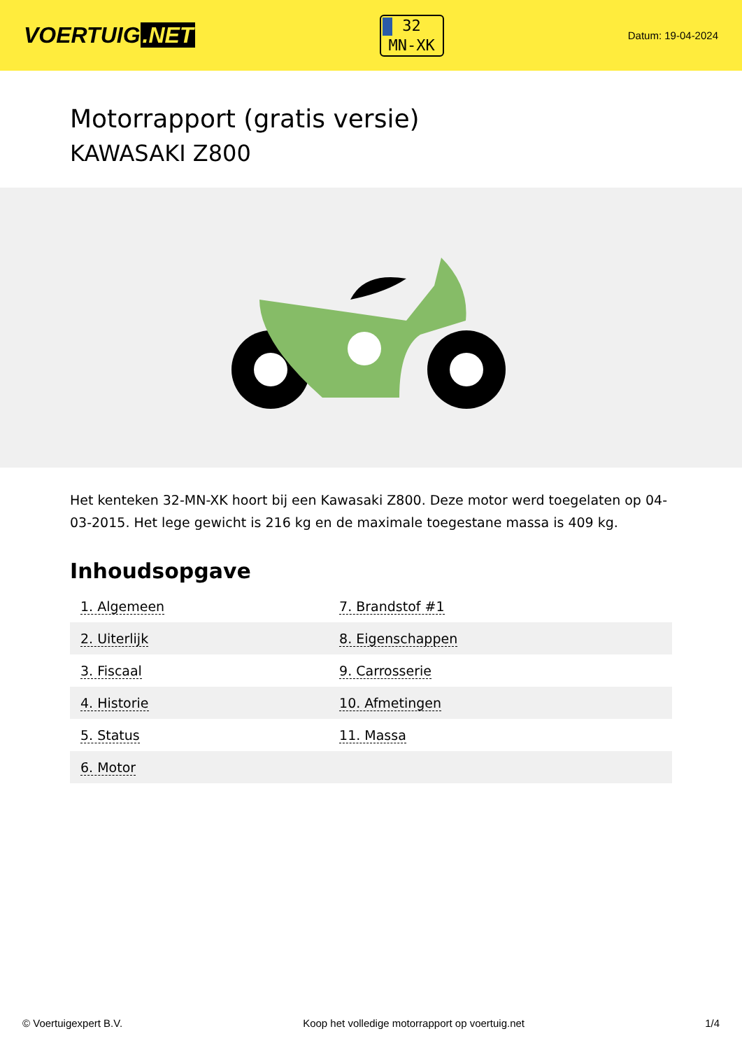VOERTUIG.NET
32
MN-XK
Datum: 19-04-2024
Motorrapport (gratis versie)
KAWASAKI Z800
Het kenteken 32-MN-XK hoort bij een Kawasaki Z800. Deze motor werd toegelaten op 04-03-2015. Het lege gewicht is 216 kg en de maximale toegestane massa is 409 kg.
Inhoudsopgave
| 1. Algemeen | 7. Brandstof #1 |
| 2. Uiterlijk | 8. Eigenschappen |
| 3. Fiscaal | 9. Carrosserie |
| 4. Historie | 10. Afmetingen |
| 5. Status | 11. Massa |
| 6. Motor | |
© Voertuigexpert B.V. Koop het volledige motorrapport op voertuig.net 1/4